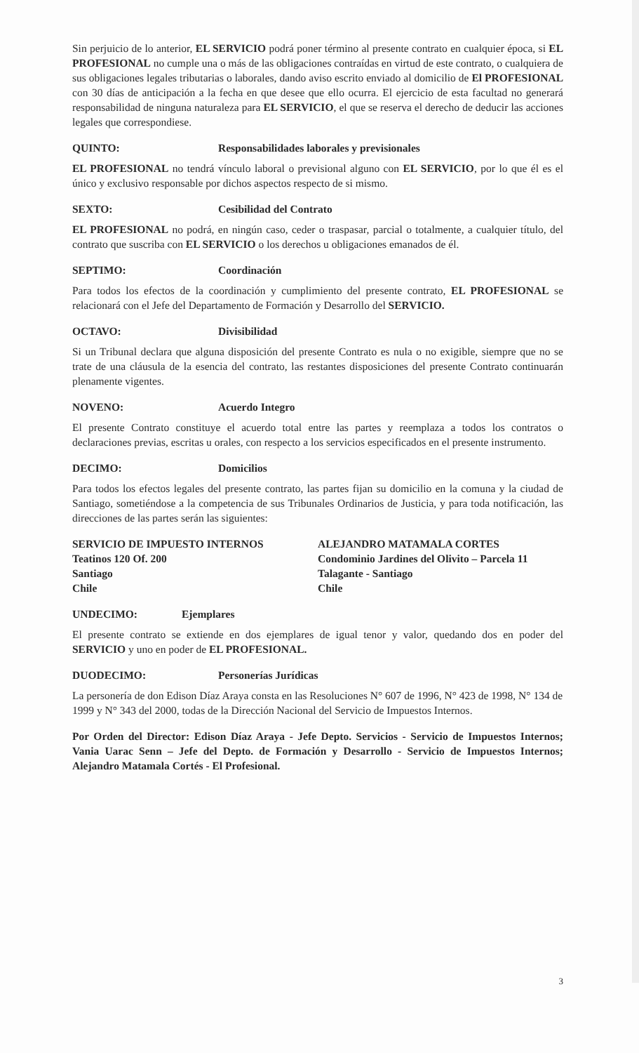Sin perjuicio de lo anterior, EL SERVICIO podrá poner término al presente contrato en cualquier época, si EL PROFESIONAL no cumple una o más de las obligaciones contraídas en virtud de este contrato, o cualquiera de sus obligaciones legales tributarias o laborales, dando aviso escrito enviado al domicilio de El PROFESIONAL con 30 días de anticipación a la fecha en que desee que ello ocurra. El ejercicio de esta facultad no generará responsabilidad de ninguna naturaleza para EL SERVICIO, el que se reserva el derecho de deducir las acciones legales que correspondiese.
QUINTO: Responsabilidades laborales y previsionales
EL PROFESIONAL no tendrá vínculo laboral o previsional alguno con EL SERVICIO, por lo que él es el único y exclusivo responsable por dichos aspectos respecto de si mismo.
SEXTO: Cesibilidad del Contrato
EL PROFESIONAL no podrá, en ningún caso, ceder o traspasar, parcial o totalmente, a cualquier título, del contrato que suscriba con EL SERVICIO o los derechos u obligaciones emanados de él.
SEPTIMO: Coordinación
Para todos los efectos de la coordinación y cumplimiento del presente contrato, EL PROFESIONAL se relacionará con el Jefe del Departamento de Formación y Desarrollo del SERVICIO.
OCTAVO: Divisibilidad
Si un Tribunal declara que alguna disposición del presente Contrato es nula o no exigible, siempre que no se trate de una cláusula de la esencia del contrato, las restantes disposiciones del presente Contrato continuarán plenamente vigentes.
NOVENO: Acuerdo Integro
El presente Contrato constituye el acuerdo total entre las partes y reemplaza a todos los contratos o declaraciones previas, escritas u orales, con respecto a los servicios especificados en el presente instrumento.
DECIMO: Domicilios
Para todos los efectos legales del presente contrato, las partes fijan su domicilio en la comuna y la ciudad de Santiago, sometiéndose a la competencia de sus Tribunales Ordinarios de Justicia, y para toda notificación, las direcciones de las partes serán las siguientes:
SERVICIO DE IMPUESTO INTERNOS
Teatinos 120 Of. 200
Santiago
Chile
ALEJANDRO MATAMALA CORTES
Condominio Jardines del Olivito – Parcela 11
Talagante - Santiago
Chile
UNDECIMO: Ejemplares
El presente contrato se extiende en dos ejemplares de igual tenor y valor, quedando dos en poder del SERVICIO y uno en poder de EL PROFESIONAL.
DUODECIMO: Personerías Jurídicas
La personería de don Edison Díaz Araya consta en las Resoluciones N° 607 de 1996, N° 423 de 1998, N° 134 de 1999 y N° 343 del 2000, todas de la Dirección Nacional del Servicio de Impuestos Internos.
Por Orden del Director: Edison Díaz Araya - Jefe Depto. Servicios - Servicio de Impuestos Internos; Vania Uarac Senn – Jefe del Depto. de Formación y Desarrollo - Servicio de Impuestos Internos; Alejandro Matamala Cortés - El Profesional.
3